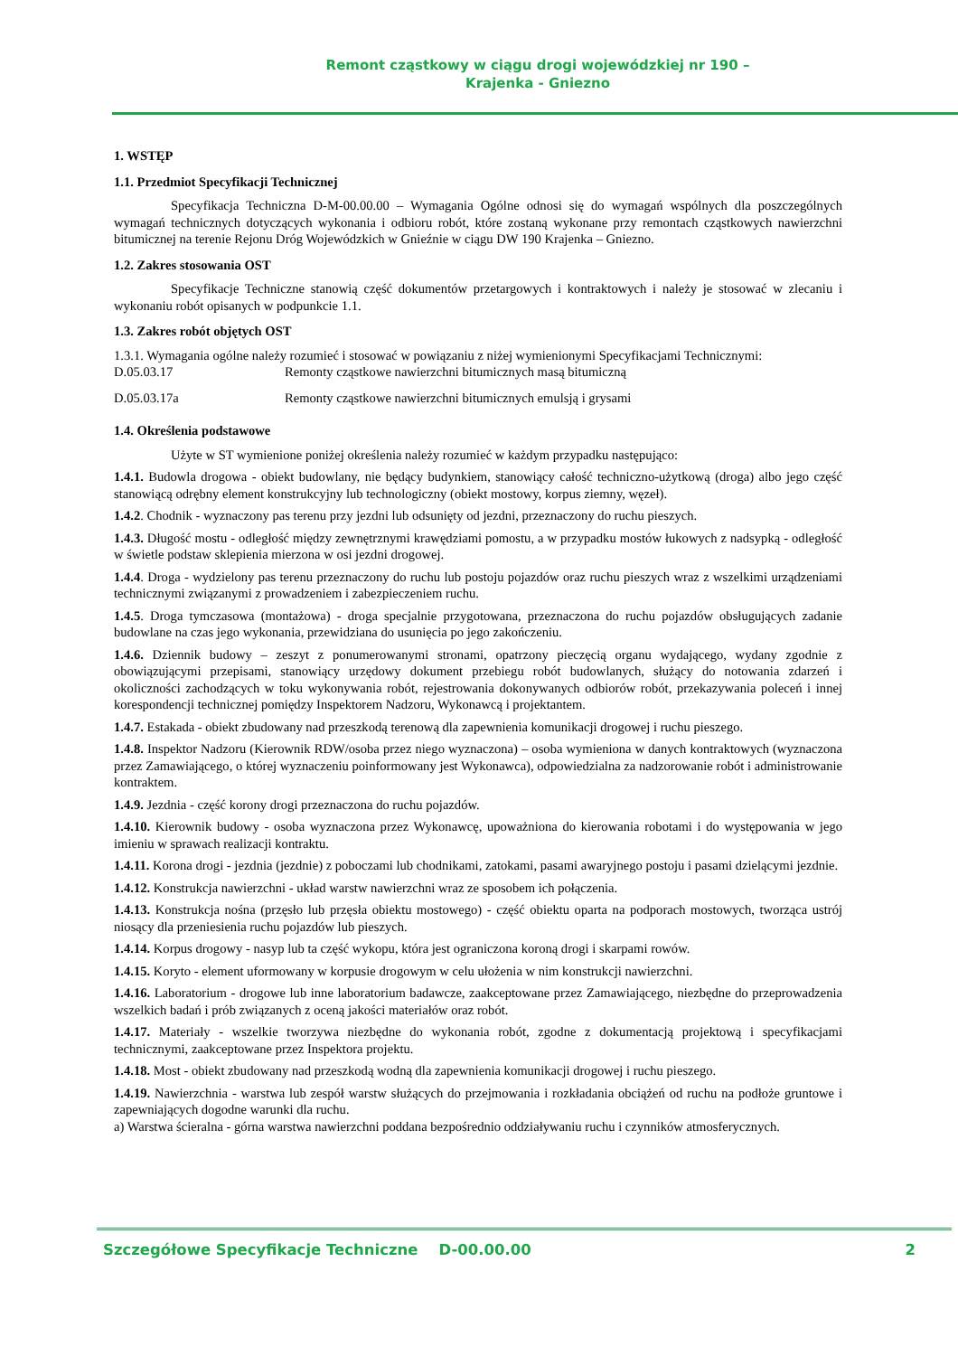Remont cząstkowy w ciągu drogi wojewódzkiej nr 190 –
Krajenka - Gniezno
1. WSTĘP
1.1. Przedmiot Specyfikacji Technicznej
Specyfikacja Techniczna D-M-00.00.00 – Wymagania Ogólne odnosi się do wymagań wspólnych dla poszczególnych wymagań technicznych dotyczących wykonania i odbioru robót, które zostaną wykonane przy remontach cząstkowych nawierzchni bitumicznej na terenie Rejonu Dróg Wojewódzkich w Gnieźnie w ciągu DW 190 Krajenka – Gniezno.
1.2. Zakres stosowania OST
Specyfikacje Techniczne stanowią część dokumentów przetargowych i kontraktowych i należy je stosować w zlecaniu i wykonaniu robót opisanych w podpunkcie 1.1.
1.3. Zakres robót objętych OST
1.3.1. Wymagania ogólne należy rozumieć i stosować w powiązaniu z niżej wymienionymi Specyfikacjami Technicznymi:
D.05.03.17 Remonty cząstkowe nawierzchni bitumicznych masą bitumiczną
D.05.03.17a Remonty cząstkowe nawierzchni bitumicznych emulsją i grysami
1.4. Określenia podstawowe
Użyte w ST wymienione poniżej określenia należy rozumieć w każdym przypadku następująco:
1.4.1. Budowla drogowa - obiekt budowlany, nie będący budynkiem, stanowiący całość techniczno-użytkową (droga) albo jego część stanowiącą odrębny element konstrukcyjny lub technologiczny (obiekt mostowy, korpus ziemny, węzeł).
1.4.2. Chodnik - wyznaczony pas terenu przy jezdni lub odsunięty od jezdni, przeznaczony do ruchu pieszych.
1.4.3. Długość mostu - odległość między zewnętrznymi krawędziami pomostu, a w przypadku mostów łukowych z nadsypką - odległość w świetle podstaw sklepienia mierzona w osi jezdni drogowej.
1.4.4. Droga - wydzielony pas terenu przeznaczony do ruchu lub postoju pojazdów oraz ruchu pieszych wraz z wszelkimi urządzeniami technicznymi związanymi z prowadzeniem i zabezpieczeniem ruchu.
1.4.5. Droga tymczasowa (montażowa) - droga specjalnie przygotowana, przeznaczona do ruchu pojazdów obsługujących zadanie budowlane na czas jego wykonania, przewidziana do usunięcia po jego zakończeniu.
1.4.6. Dziennik budowy – zeszyt z ponumerowanymi stronami, opatrzony pieczęcią organu wydającego, wydany zgodnie z obowiązującymi przepisami, stanowiący urzędowy dokument przebiegu robót budowlanych, służący do notowania zdarzeń i okoliczności zachodzących w toku wykonywania robót, rejestrowania dokonywanych odbiorów robót, przekazywania poleceń i innej korespondencji technicznej pomiędzy Inspektorem Nadzoru, Wykonawcą i projektantem.
1.4.7. Estakada - obiekt zbudowany nad przeszkodą terenową dla zapewnienia komunikacji drogowej i ruchu pieszego.
1.4.8. Inspektor Nadzoru (Kierownik RDW/osoba przez niego wyznaczona) – osoba wymieniona w danych kontraktowych (wyznaczona przez Zamawiającego, o której wyznaczeniu poinformowany jest Wykonawca), odpowiedzialna za nadzorowanie robót i administrowanie kontraktem.
1.4.9. Jezdnia - część korony drogi przeznaczona do ruchu pojazdów.
1.4.10. Kierownik budowy - osoba wyznaczona przez Wykonawcę, upoważniona do kierowania robotami i do występowania w jego imieniu w sprawach realizacji kontraktu.
1.4.11. Korona drogi - jezdnia (jezdnie) z poboczami lub chodnikami, zatokami, pasami awaryjnego postoju i pasami dzielącymi jezdnie.
1.4.12. Konstrukcja nawierzchni - układ warstw nawierzchni wraz ze sposobem ich połączenia.
1.4.13. Konstrukcja nośna (przęsło lub przęsła obiektu mostowego) - część obiektu oparta na podporach mostowych, tworząca ustrój niosący dla przeniesienia ruchu pojazdów lub pieszych.
1.4.14. Korpus drogowy - nasyp lub ta część wykopu, która jest ograniczona koroną drogi i skarpami rowów.
1.4.15. Koryto - element uformowany w korpusie drogowym w celu ułożenia w nim konstrukcji nawierzchni.
1.4.16. Laboratorium - drogowe lub inne laboratorium badawcze, zaakceptowane przez Zamawiającego, niezbędne do przeprowadzenia wszelkich badań i prób związanych z oceną jakości materiałów oraz robót.
1.4.17. Materiały - wszelkie tworzywa niezbędne do wykonania robót, zgodne z dokumentacją projektową i specyfikacjami technicznymi, zaakceptowane przez Inspektora projektu.
1.4.18. Most - obiekt zbudowany nad przeszkodą wodną dla zapewnienia komunikacji drogowej i ruchu pieszego.
1.4.19. Nawierzchnia - warstwa lub zespół warstw służących do przejmowania i rozkładania obciążeń od ruchu na podłoże gruntowe i zapewniających dogodne warunki dla ruchu.
a) Warstwa ścieralna - górna warstwa nawierzchni poddana bezpośrednio oddziaływaniu ruchu i czynników atmosferycznych.
Szczegółowe Specyfikacje Techniczne D-00.00.00 2